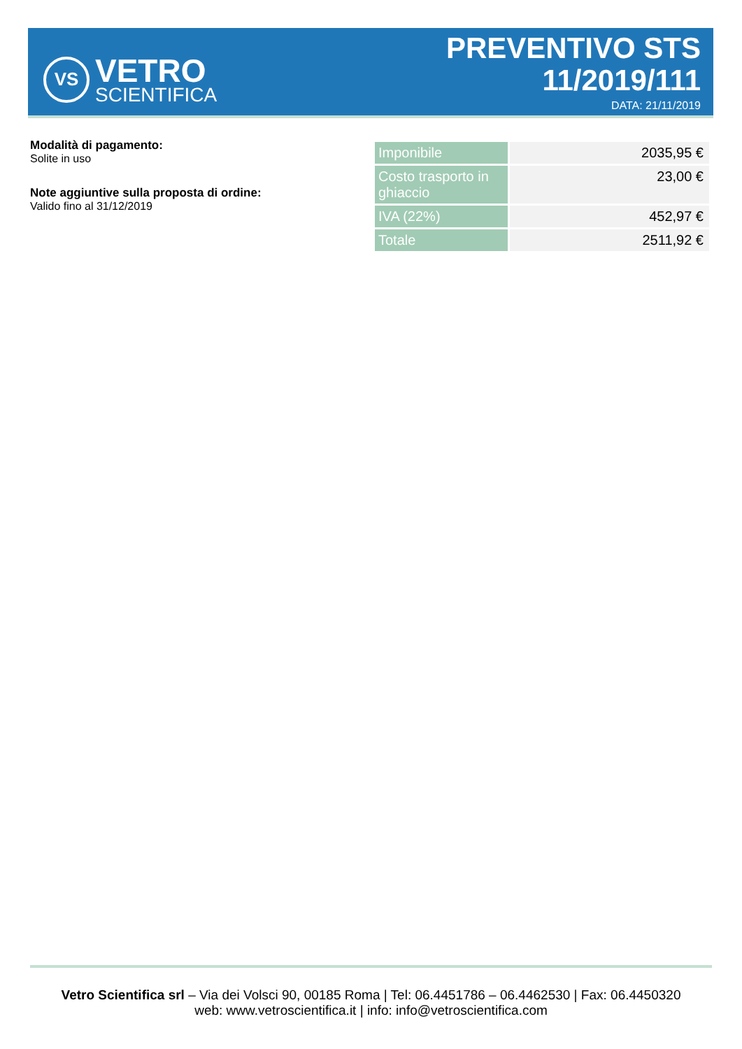VS
VETRO
SCIENTIFICA
PREVENTIVO STS
11/2019/111
DATA: 21/11/2019
Modalità di pagamento:
Solite in uso
Note aggiuntive sulla proposta di ordine:
Valido fino al 31/12/2019
| Imponibile | 2035,95 € |
| Costo trasporto in ghiaccio | 23,00 € |
| IVA (22%) | 452,97 € |
| Totale | 2511,92 € |
Vetro Scientifica srl – Via dei Volsci 90, 00185 Roma | Tel: 06.4451786 – 06.4462530 | Fax: 06.4450320
web: www.vetroscientifica.it | info: info@vetroscientifica.com